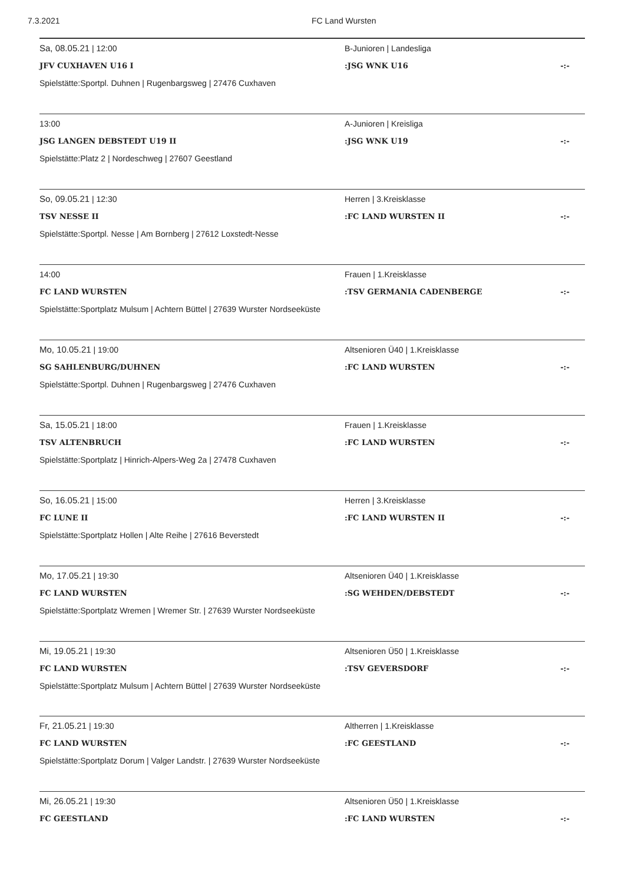7.3.2021 FC Land Wursten
Sa, 08.05.21 | 12:00 B-Junioren | Landesliga
JFV CUXHAVEN U16 I :JSG WNK U16 -:-
Spielstätte:Sportpl. Duhnen | Rugenbargsweg | 27476 Cuxhaven
13:00 A-Junioren | Kreisliga
JSG LANGEN DEBSTEDT U19 II :JSG WNK U19 -:-
Spielstätte:Platz 2 | Nordeschweg | 27607 Geestland
So, 09.05.21 | 12:30 Herren | 3.Kreisklasse
TSV NESSE II :FC LAND WURSTEN II -:-
Spielstätte:Sportpl. Nesse | Am Bornberg | 27612 Loxstedt-Nesse
14:00 Frauen | 1.Kreisklasse
FC LAND WURSTEN :TSV GERMANIA CADENBERGE -:-
Spielstätte:Sportplatz Mulsum | Achtern Büttel | 27639 Wurster Nordseeküste
Mo, 10.05.21 | 19:00 Altsenioren Ü40 | 1.Kreisklasse
SG SAHLENBURG/DUHNEN :FC LAND WURSTEN -:-
Spielstätte:Sportpl. Duhnen | Rugenbargsweg | 27476 Cuxhaven
Sa, 15.05.21 | 18:00 Frauen | 1.Kreisklasse
TSV ALTENBRUCH :FC LAND WURSTEN -:-
Spielstätte:Sportplatz | Hinrich-Alpers-Weg 2a | 27478 Cuxhaven
So, 16.05.21 | 15:00 Herren | 3.Kreisklasse
FC LUNE II :FC LAND WURSTEN II -:-
Spielstätte:Sportplatz Hollen | Alte Reihe | 27616 Beverstedt
Mo, 17.05.21 | 19:30 Altsenioren Ü40 | 1.Kreisklasse
FC LAND WURSTEN :SG WEHDEN/DEBSTEDT -:-
Spielstätte:Sportplatz Wremen | Wremer Str. | 27639 Wurster Nordseeküste
Mi, 19.05.21 | 19:30 Altsenioren Ü50 | 1.Kreisklasse
FC LAND WURSTEN :TSV GEVERSDORF -:-
Spielstätte:Sportplatz Mulsum | Achtern Büttel | 27639 Wurster Nordseeküste
Fr, 21.05.21 | 19:30 Altherren | 1.Kreisklasse
FC LAND WURSTEN :FC GEESTLAND -:-
Spielstätte:Sportplatz Dorum | Valger Landstr. | 27639 Wurster Nordseeküste
Mi, 26.05.21 | 19:30 Altsenioren Ü50 | 1.Kreisklasse
FC GEESTLAND :FC LAND WURSTEN -:-